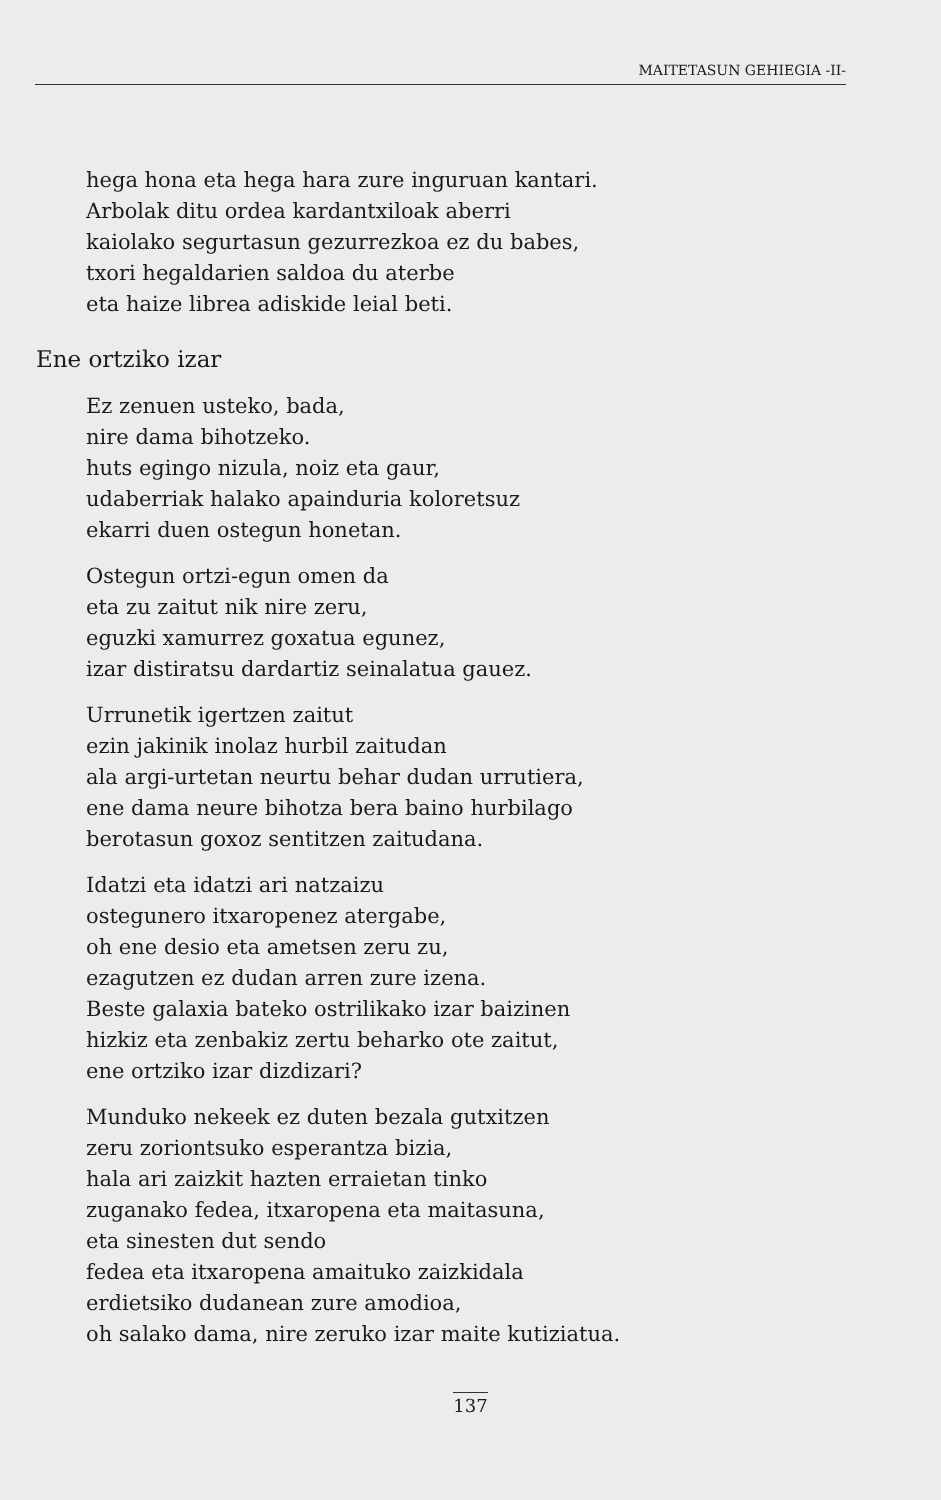MAITETASUN GEHIEGIA -II-
hega hona eta hega hara zure inguruan kantari.
Arbolak ditu ordea kardantxiloak aberri
kaiolako segurtasun gezurrezkoa ez du babes,
txori hegaldarien saldoa du aterbe
eta haize librea adiskide leial beti.
Ene ortziko izar
Ez zenuen usteko, bada,
nire dama bihotzeko.
huts egingo nizula, noiz eta gaur,
udaberriak halako apainduria koloretsuz
ekarri duen ostegun honetan.
Ostegun ortzi-egun omen da
eta zu zaitut nik nire zeru,
eguzki xamurrez goxatua egunez,
izar distiratsu dardartiz seinalatua gauez.
Urrunetik igertzen zaitut
ezin jakinik inolaz hurbil zaitudan
ala argi-urtetan neurtu behar dudan urrutiera,
ene dama neure bihotza bera baino hurbilago
berotasun goxoz sentitzen zaitudana.
Idatzi eta idatzi ari natzaizu
ostegunero itxaropenez atergabe,
oh ene desio eta ametsen zeru zu,
ezagutzen ez dudan arren zure izena.
Beste galaxia bateko ostrilikako izar baizinen
hizkiz eta zenbakiz zertu beharko ote zaitut,
ene ortziko izar dizdizari?
Munduko nekeek ez duten bezala gutxitzen
zeru zoriontsuko esperantza bizia,
hala ari zaizkit hazten erraietan tinko
zuganako fedea, itxaropena eta maitasuna,
eta sinesten dut sendo
fedea eta itxaropena amaituko zaizkidala
erdietsiko dudanean zure amodioa,
oh salako dama, nire zeruko izar maite kutiziatua.
137